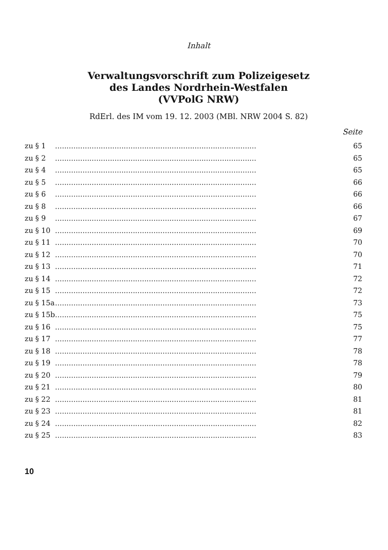Inhalt
Verwaltungsvorschrift zum Polizeigesetz
des Landes Nordrhein-Westfalen
(VVPolG NRW)
RdErl. des IM vom 19. 12. 2003 (MBl. NRW 2004 S. 82)
Seite
| zu § 1 | ........................................................................................ | 65 |
| zu § 2 | ........................................................................................ | 65 |
| zu § 4 | ........................................................................................ | 65 |
| zu § 5 | ........................................................................................ | 66 |
| zu § 6 | ........................................................................................ | 66 |
| zu § 8 | ........................................................................................ | 66 |
| zu § 9 | ........................................................................................ | 67 |
| zu § 10 | ........................................................................................ | 69 |
| zu § 11 | ........................................................................................ | 70 |
| zu § 12 | ........................................................................................ | 70 |
| zu § 13 | ........................................................................................ | 71 |
| zu § 14 | ........................................................................................ | 72 |
| zu § 15 | ........................................................................................ | 72 |
| zu § 15a | ........................................................................................ | 73 |
| zu § 15b | ........................................................................................ | 75 |
| zu § 16 | ........................................................................................ | 75 |
| zu § 17 | ........................................................................................ | 77 |
| zu § 18 | ........................................................................................ | 78 |
| zu § 19 | ........................................................................................ | 78 |
| zu § 20 | ........................................................................................ | 79 |
| zu § 21 | ........................................................................................ | 80 |
| zu § 22 | ........................................................................................ | 81 |
| zu § 23 | ........................................................................................ | 81 |
| zu § 24 | ........................................................................................ | 82 |
| zu § 25 | ........................................................................................ | 83 |
10